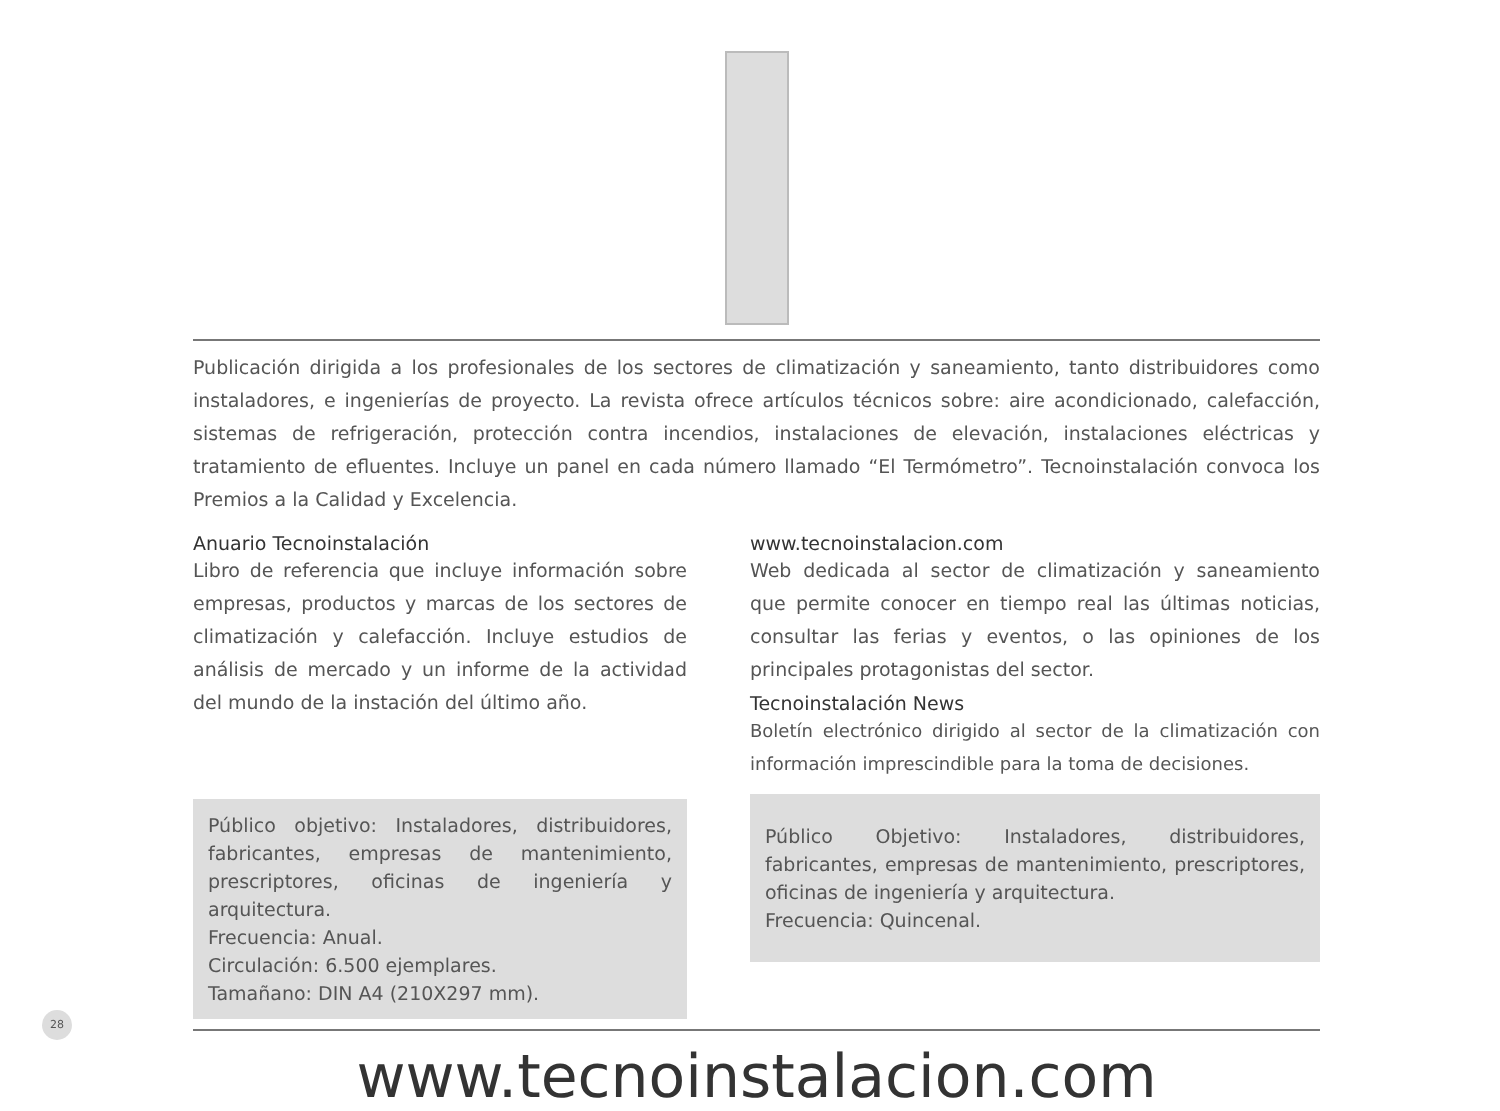Publicación dirigida a los profesionales de los sectores de climatización y saneamiento, tanto distribuidores como instaladores, e ingenierías de proyecto. La revista ofrece artículos técnicos sobre: aire acondicionado, calefacción, sistemas de refrigeración, protección contra incendios, instalaciones de elevación, instalaciones eléctricas y tratamiento de efluentes. Incluye un panel en cada número llamado “El Termómetro”. Tecnoinstalación convoca los Premios a la Calidad y Excelencia.
Anuario Tecnoinstalación
Libro de referencia que incluye información sobre empresas, productos y marcas de los sectores de climatización y calefacción. Incluye estudios de análisis de mercado y un informe de la actividad del mundo de la instación del último año.
Público objetivo: Instaladores, distribuidores, fabricantes, empresas de mantenimiento, prescriptores, oficinas de ingeniería y arquitectura.
Frecuencia: Anual.
Circulación: 6.500 ejemplares.
Tamañano: DIN A4 (210X297 mm).
www.tecnoinstalacion.com
Web dedicada al sector de climatización y saneamiento que permite conocer en tiempo real las últimas noticias, consultar las ferias y eventos, o las opiniones de los principales protagonistas del sector.
Tecnoinstalación News
Boletín electrónico dirigido al sector de la climatización con información imprescindible para la toma de decisiones.
Público Objetivo: Instaladores, distribuidores, fabricantes, empresas de mantenimiento, prescriptores, oficinas de ingeniería y arquitectura.
Frecuencia: Quincenal.
www.tecnoinstalacion.com
28